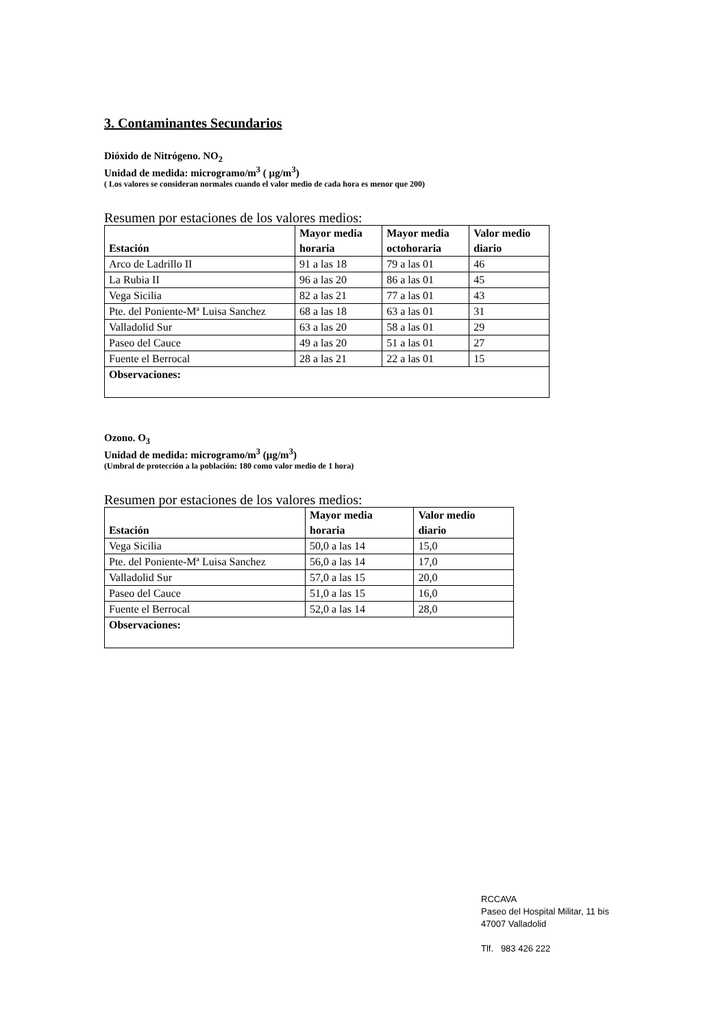3. Contaminantes Secundarios
Dióxido de Nitrógeno. NO<sub>2</sub>
Unidad de medida: microgramo/m<sup>3</sup> ( µg/m<sup>3</sup>)
( Los valores se consideran normales cuando el valor medio de cada hora es menor que 200)
Resumen por estaciones de los valores medios:
| Estación | Mayor media horaria | Mayor media octohoraria | Valor medio diario |
| --- | --- | --- | --- |
| Arco de Ladrillo II | 91 a las 18 | 79 a las 01 | 46 |
| La Rubia II | 96 a las 20 | 86 a las 01 | 45 |
| Vega Sicilia | 82 a las 21 | 77 a las 01 | 43 |
| Pte. del Poniente-Mª Luisa Sanchez | 68 a las 18 | 63 a las 01 | 31 |
| Valladolid Sur | 63 a las 20 | 58 a las 01 | 29 |
| Paseo del Cauce | 49 a las 20 | 51 a las 01 | 27 |
| Fuente el Berrocal | 28 a las 21 | 22 a las 01 | 15 |
| Observaciones: | | | |
Ozono. O<sub>3</sub>
Unidad de medida: microgramo/m<sup>3</sup> (µg/m<sup>3</sup>)
(Umbral de protección a la población: 180 como valor medio de 1 hora)
Resumen por estaciones de los valores medios:
| Estación | Mayor media horaria | Valor medio diario |
| --- | --- | --- |
| Vega Sicilia | 50,0 a las 14 | 15,0 |
| Pte. del Poniente-Mª Luisa Sanchez | 56,0 a las 14 | 17,0 |
| Valladolid Sur | 57,0 a las 15 | 20,0 |
| Paseo del Cauce | 51,0 a las 15 | 16,0 |
| Fuente el Berrocal | 52,0 a las 14 | 28,0 |
| Observaciones: | | |
RCCAVA
Paseo del Hospital Militar, 11 bis
47007 Valladolid
Tlf. 983 426 222